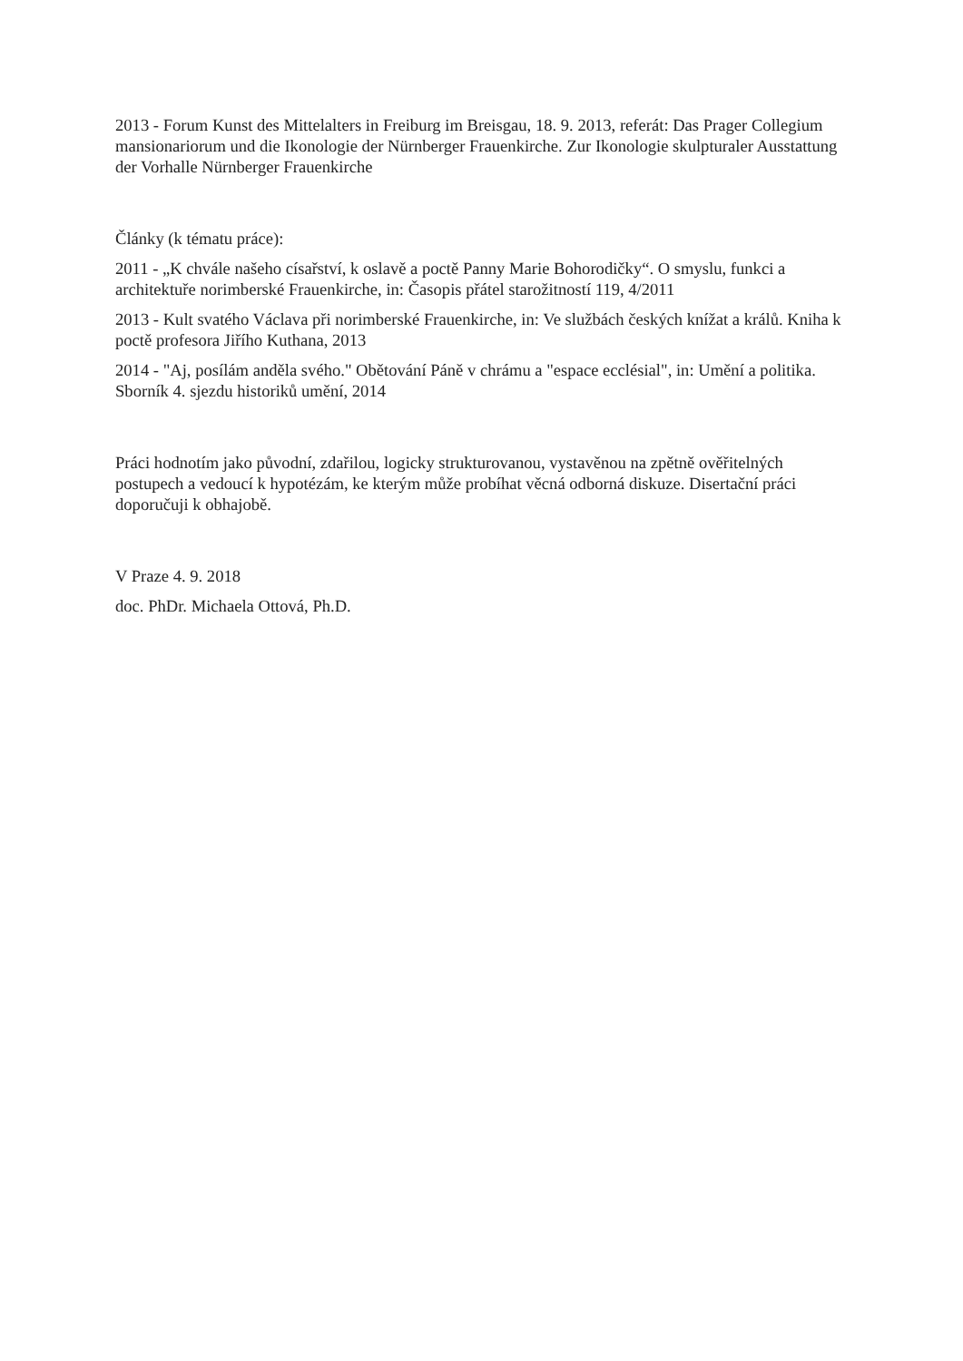2013 - Forum Kunst des Mittelalters in Freiburg im Breisgau, 18. 9. 2013, referát: Das Prager Collegium mansionariorum und die Ikonologie der Nürnberger Frauenkirche. Zur Ikonologie skulpturaler Ausstattung der Vorhalle Nürnberger Frauenkirche
Články (k tématu práce):
2011 - „K chvále našeho císařství, k oslavě a poctě Panny Marie Bohorodičky“. O smyslu, funkci a architektuře norimberské Frauenkirche, in: Časopis přátel starožitností 119, 4/2011
2013 - Kult svatého Václava při norimberské Frauenkirche, in: Ve službách českých knížat a králů. Kniha k poctě profesora Jiřího Kuthana, 2013
2014 - "Aj, posílám anděla svého." Obětování Páně v chrámu a "espace ecclésial", in: Umění a politika. Sborník 4. sjezdu historiků umění, 2014
Práci hodnotím jako původní, zdařilou, logicky strukturovanou, vystavěnou na zpětně ověřitelných postupech a vedoucí k hypotézám, ke kterým může probíhat věcná odborná diskuze. Disertační práci doporučuji k obhajobě.
V Praze 4. 9. 2018
doc. PhDr. Michaela Ottová, Ph.D.